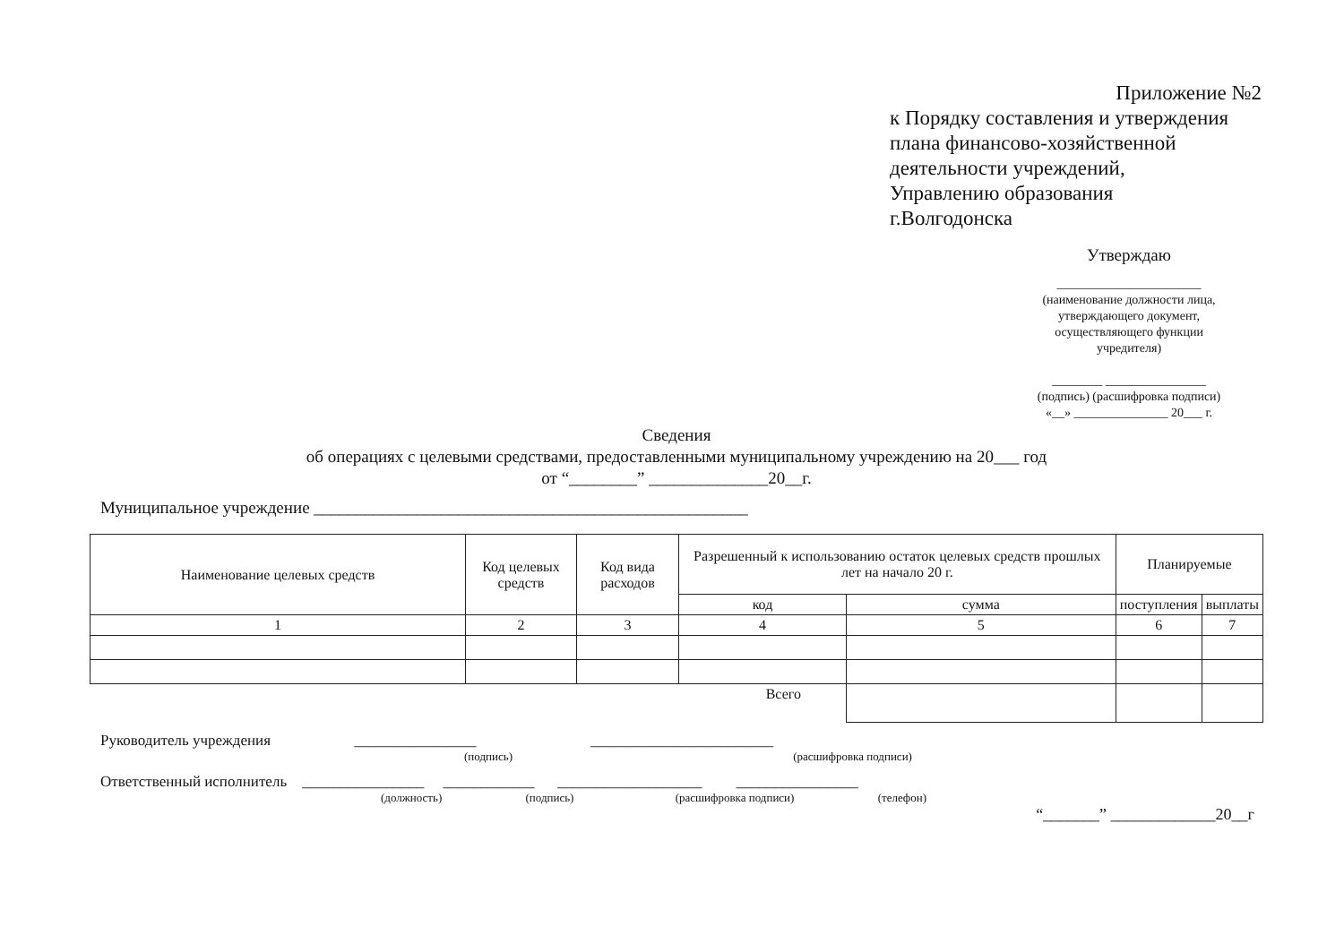Приложение №2
к Порядку составления и утверждения
плана финансово-хозяйственной
деятельности учреждений,
Управлению образования
г.Волгодонска
Утверждаю
_______________________
(наименование должности лица, утверждающего документ, осуществляющего функции учредителя)
________ ________________
(подпись) (расшифровка подписи)
«__» _______________ 20___ г.
Сведения
об операциях с целевыми средствами, предоставленными муниципальному учреждению на 20___ год
от “________” ______________20__г.
Муниципальное учреждение ___________________________________________________
| Наименование целевых средств | Код целевых средств | Код вида расходов | Разрешенный к использованию остаток целевых средств прошлых лет на начало 20 г. | | Планируемые | |
| --- | --- | --- | --- | --- | --- | --- |
| | | | код | сумма | поступления | выплаты |
| 1 | 2 | 3 | 4 | 5 | 6 | 7 |
| Всего | | | | | | |
Руководитель учреждения ________________ ________________________
(подпись) (расшифровка подписи)
Ответственный исполнитель ________________ ____________ ___________________ ________________
(должность) (подпись) (расшифровка подписи) (телефон)
“_______” _____________20__г